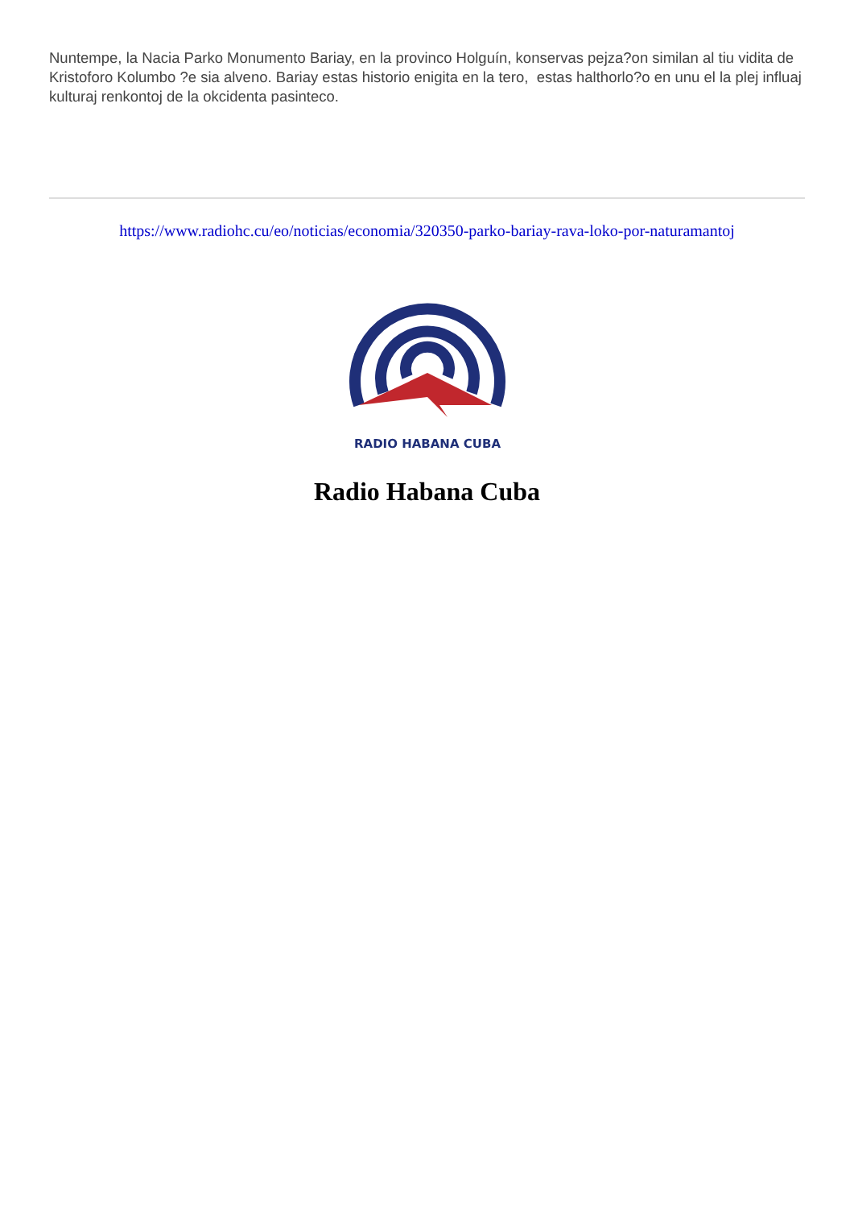Nuntempe, la Nacia Parko Monumento Bariay, en la provinco Holguín, konservas pejza?on similan al tiu vidita de Kristoforo Kolumbo ?e sia alveno. Bariay estas historio enigita en la tero, estas halthorlo?o en unu el la plej influaj kulturaj renkontoj de la okcidenta pasinteco.
https://www.radiohc.cu/eo/noticias/economia/320350-parko-bariay-rava-loko-por-naturamantoj
RADIO HABANA CUBA
Radio Habana Cuba